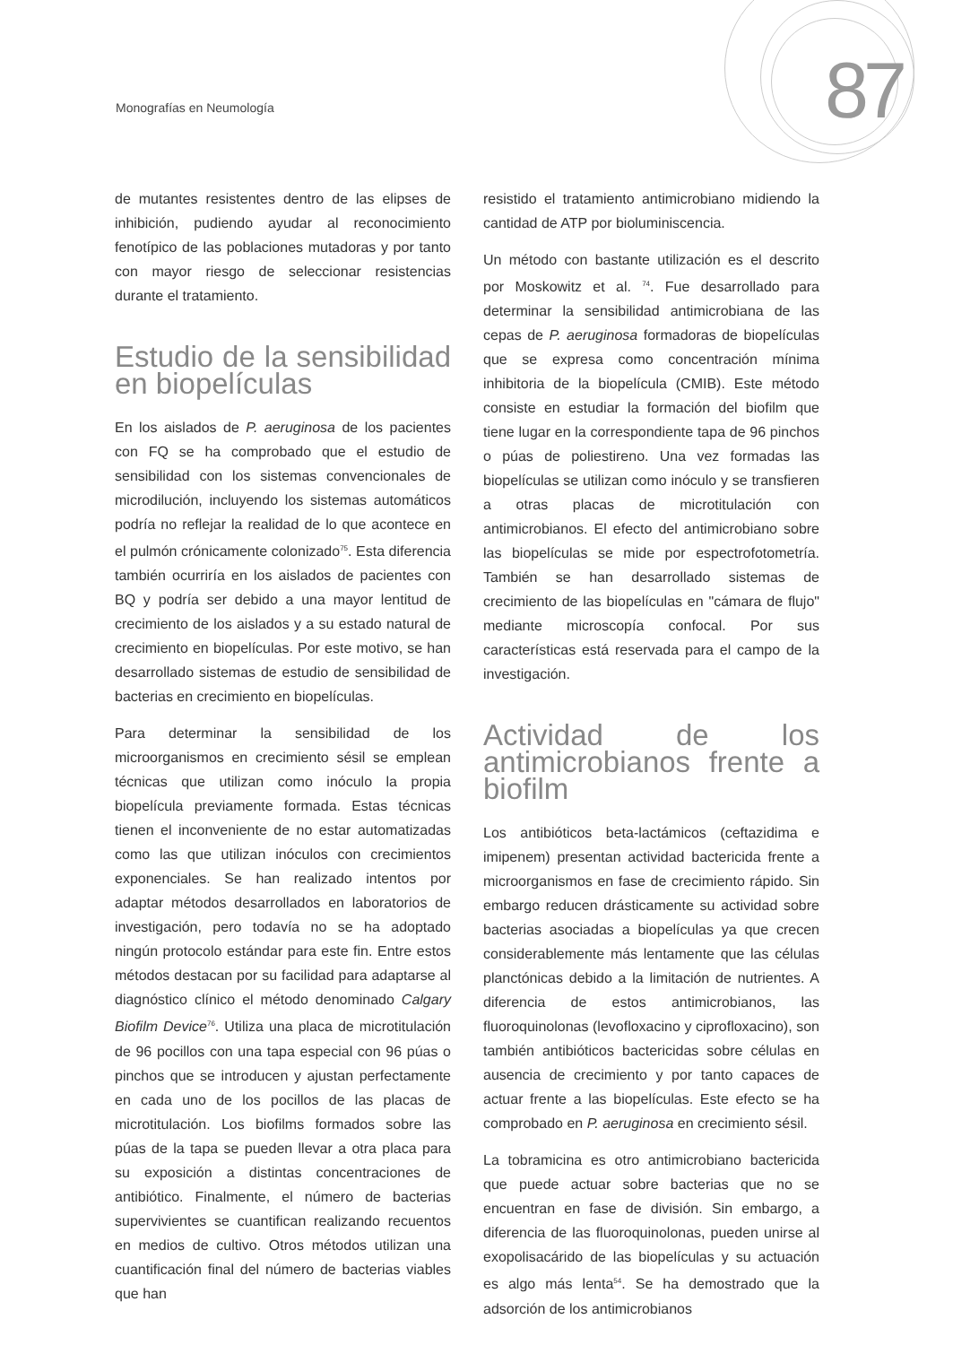Monografías en Neumología 87
de mutantes resistentes dentro de las elipses de inhibición, pudiendo ayudar al reconocimiento fenotípico de las poblaciones mutadoras y por tanto con mayor riesgo de seleccionar resistencias durante el tratamiento.
Estudio de la sensibilidad en biopelículas
En los aislados de P. aeruginosa de los pacientes con FQ se ha comprobado que el estudio de sensibilidad con los sistemas convencionales de microdilución, incluyendo los sistemas automáticos podría no reflejar la realidad de lo que acontece en el pulmón crónicamente colonizado<sup>75</sup>. Esta diferencia también ocurriría en los aislados de pacientes con BQ y podría ser debido a una mayor lentitud de crecimiento de los aislados y a su estado natural de crecimiento en biopelículas. Por este motivo, se han desarrollado sistemas de estudio de sensibilidad de bacterias en crecimiento en biopelículas.
Para determinar la sensibilidad de los microorganismos en crecimiento sésil se emplean técnicas que utilizan como inóculo la propia biopelícula previamente formada. Estas técnicas tienen el inconveniente de no estar automatizadas como las que utilizan inóculos con crecimientos exponenciales. Se han realizado intentos por adaptar métodos desarrollados en laboratorios de investigación, pero todavía no se ha adoptado ningún protocolo estándar para este fin. Entre estos métodos destacan por su facilidad para adaptarse al diagnóstico clínico el método denominado Calgary Biofilm Device<sup>76</sup>. Utiliza una placa de microtitulación de 96 pocillos con una tapa especial con 96 púas o pinchos que se introducen y ajustan perfectamente en cada uno de los pocillos de las placas de microtitulación. Los biofilms formados sobre las púas de la tapa se pueden llevar a otra placa para su exposición a distintas concentraciones de antibiótico. Finalmente, el número de bacterias supervivientes se cuantifican realizando recuentos en medios de cultivo. Otros métodos utilizan una cuantificación final del número de bacterias viables que han
resistido el tratamiento antimicrobiano midiendo la cantidad de ATP por bioluminiscencia.
Un método con bastante utilización es el descrito por Moskowitz et al. <sup>74</sup>. Fue desarrollado para determinar la sensibilidad antimicrobiana de las cepas de P. aeruginosa formadoras de biopelículas que se expresa como concentración mínima inhibitoria de la biopelícula (CMIB). Este método consiste en estudiar la formación del biofilm que tiene lugar en la correspondiente tapa de 96 pinchos o púas de poliestireno. Una vez formadas las biopelículas se utilizan como inóculo y se transfieren a otras placas de microtitulación con antimicrobianos. El efecto del antimicrobiano sobre las biopelículas se mide por espectrofotometría. También se han desarrollado sistemas de crecimiento de las biopelículas en "cámara de flujo" mediante microscopía confocal. Por sus características está reservada para el campo de la investigación.
Actividad de los antimicrobianos frente a biofilm
Los antibióticos beta-lactámicos (ceftazidima e imipenem) presentan actividad bactericida frente a microorganismos en fase de crecimiento rápido. Sin embargo reducen drásticamente su actividad sobre bacterias asociadas a biopelículas ya que crecen considerablemente más lentamente que las células planctónicas debido a la limitación de nutrientes. A diferencia de estos antimicrobianos, las fluoroquinolonas (levofloxacino y ciprofloxacino), son también antibióticos bactericidas sobre células en ausencia de crecimiento y por tanto capaces de actuar frente a las biopelículas. Este efecto se ha comprobado en P. aeruginosa en crecimiento sésil.
La tobramicina es otro antimicrobiano bactericida que puede actuar sobre bacterias que no se encuentran en fase de división. Sin embargo, a diferencia de las fluoroquinolonas, pueden unirse al exopolisacárido de las biopelículas y su actuación es algo más lenta<sup>54</sup>. Se ha demostrado que la adsorción de los antimicrobianos